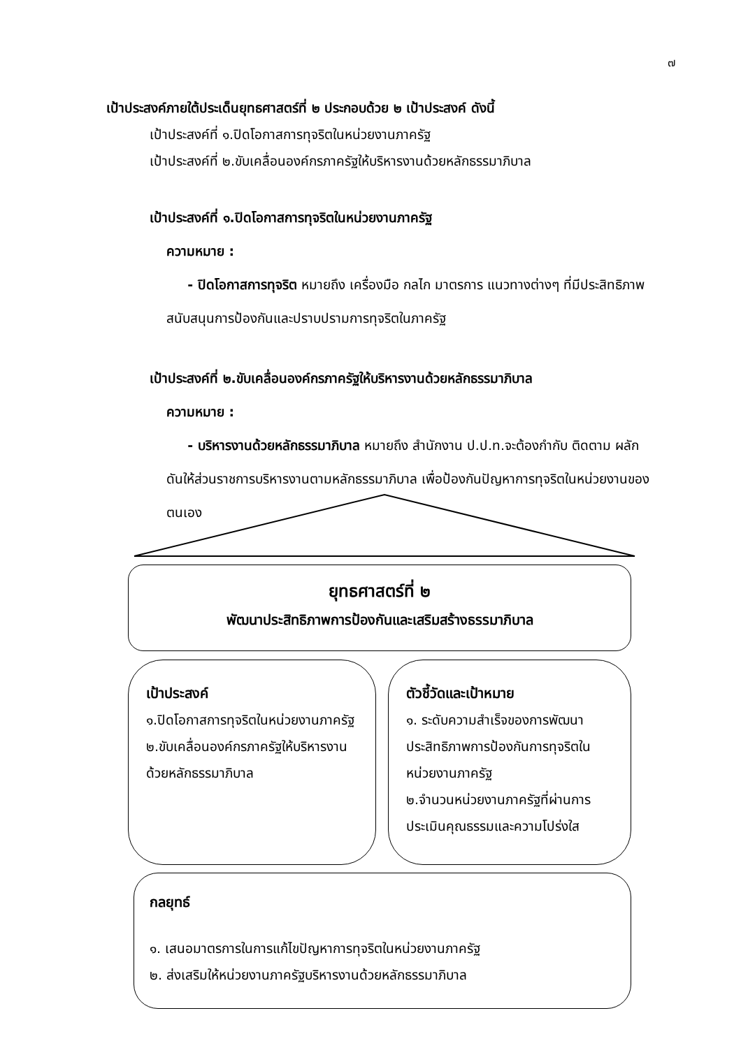๗
เป้าประสงค์ภายใต้ประเด็นยุทธศาสตร์ที่ ๒ ประกอบด้วย ๒ เป้าประสงค์ ดังนี้
เป้าประสงค์ที่ ๑.ปิดโอกาสการทุจริตในหน่วยงานภาครัฐ
เป้าประสงค์ที่ ๒.ขับเคลื่อนองค์กรภาครัฐให้บริหารงานด้วยหลักธรรมาภิบาล
เป้าประสงค์ที่ ๑.ปิดโอกาสการทุจริตในหน่วยงานภาครัฐ
ความหมาย :
- ปิดโอกาสการทุจริต หมายถึง เครื่องมือ กลไก มาตรการ แนวทางต่างๆ ที่มีประสิทธิภาพ สนับสนุนการป้องกันและปราบปรามการทุจริตในภาครัฐ
เป้าประสงค์ที่ ๒.ขับเคลื่อนองค์กรภาครัฐให้บริหารงานด้วยหลักธรรมาภิบาล
ความหมาย :
- บริหารงานด้วยหลักธรรมาภิบาล หมายถึง สำนักงาน ป.ป.ท.จะต้องกำกับ ติดตาม ผลักดันให้ส่วนราชการบริหารงานตามหลักธรรมาภิบาล เพื่อป้องกันปัญหาการทุจริตในหน่วยงานของตนเอง
ยุทธศาสตร์ที่ ๒
พัฒนาประสิทธิภาพการป้องกันและเสริมสร้างธรรมาภิบาล
เป้าประสงค์
๑.ปิดโอกาสการทุจริตในหน่วยงานภาครัฐ
๒.ขับเคลื่อนองค์กรภาครัฐให้บริหารงานด้วยหลักธรรมาภิบาล
ตัวชี้วัดและเป้าหมาย
๑. ระดับความสำเร็จของการพัฒนาประสิทธิภาพการป้องกันการทุจริตในหน่วยงานภาครัฐ
๒.จำนวนหน่วยงานภาครัฐที่ผ่านการประเมินคุณธรรมและความโปร่งใส
กลยุทธ์
๑. เสนอมาตรการในการแก้ไขปัญหาการทุจริตในหน่วยงานภาครัฐ
๒. ส่งเสริมให้หน่วยงานภาครัฐบริหารงานด้วยหลักธรรมาภิบาล